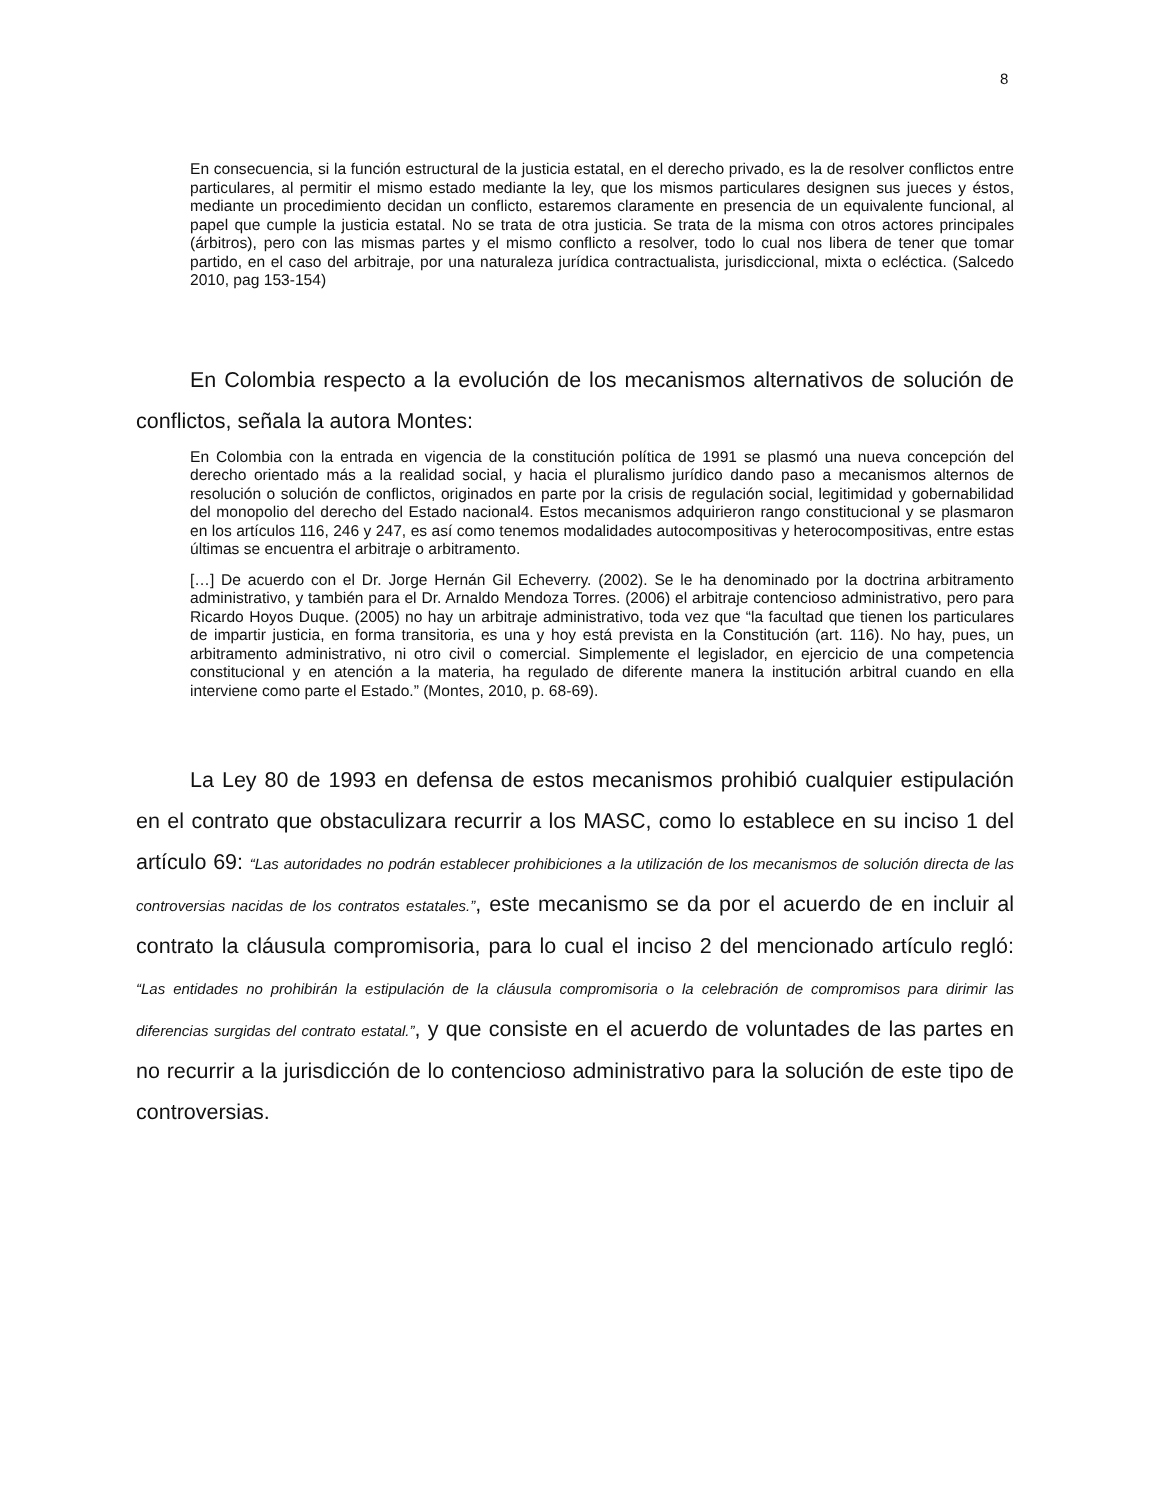8
En consecuencia, si la función estructural de la justicia estatal, en el derecho privado, es la de resolver conflictos entre particulares, al permitir el mismo estado mediante la ley, que los mismos particulares designen sus jueces y éstos, mediante un procedimiento decidan un conflicto, estaremos claramente en presencia de un equivalente funcional, al papel que cumple la justicia estatal. No se trata de otra justicia. Se trata de la misma con otros actores principales (árbitros), pero con las mismas partes y el mismo conflicto a resolver, todo lo cual nos libera de tener que tomar partido, en el caso del arbitraje, por una naturaleza jurídica contractualista, jurisdiccional, mixta o ecléctica. (Salcedo 2010, pag 153-154)
En Colombia respecto a la evolución de los mecanismos alternativos de solución de conflictos, señala la autora Montes:
En Colombia con la entrada en vigencia de la constitución política de 1991 se plasmó una nueva concepción del derecho orientado más a la realidad social, y hacia el pluralismo jurídico dando paso a mecanismos alternos de resolución o solución de conflictos, originados en parte por la crisis de regulación social, legitimidad y gobernabilidad del monopolio del derecho del Estado nacional4. Estos mecanismos adquirieron rango constitucional y se plasmaron en los artículos 116, 246 y 247, es así como tenemos modalidades autocompositivas y heterocompositivas, entre estas últimas se encuentra el arbitraje o arbitramento.
[…] De acuerdo con el Dr. Jorge Hernán Gil Echeverry. (2002). Se le ha denominado por la doctrina arbitramento administrativo, y también para el Dr. Arnaldo Mendoza Torres. (2006) el arbitraje contencioso administrativo, pero para Ricardo Hoyos Duque. (2005) no hay un arbitraje administrativo, toda vez que “la facultad que tienen los particulares de impartir justicia, en forma transitoria, es una y hoy está prevista en la Constitución (art. 116). No hay, pues, un arbitramento administrativo, ni otro civil o comercial. Simplemente el legislador, en ejercicio de una competencia constitucional y en atención a la materia, ha regulado de diferente manera la institución arbitral cuando en ella interviene como parte el Estado.” (Montes, 2010, p. 68-69).
La Ley 80 de 1993 en defensa de estos mecanismos prohibió cualquier estipulación en el contrato que obstaculizara recurrir a los MASC, como lo establece en su inciso 1 del artículo 69: “Las autoridades no podrán establecer prohibiciones a la utilización de los mecanismos de solución directa de las controversias nacidas de los contratos estatales.”, este mecanismo se da por el acuerdo de en incluir al contrato la cláusula compromisoria, para lo cual el inciso 2 del mencionado artículo regló: “Las entidades no prohibirán la estipulación de la cláusula compromisoria o la celebración de compromisos para dirimir las diferencias surgidas del contrato estatal.”, y que consiste en el acuerdo de voluntades de las partes en no recurrir a la jurisdicción de lo contencioso administrativo para la solución de este tipo de controversias.